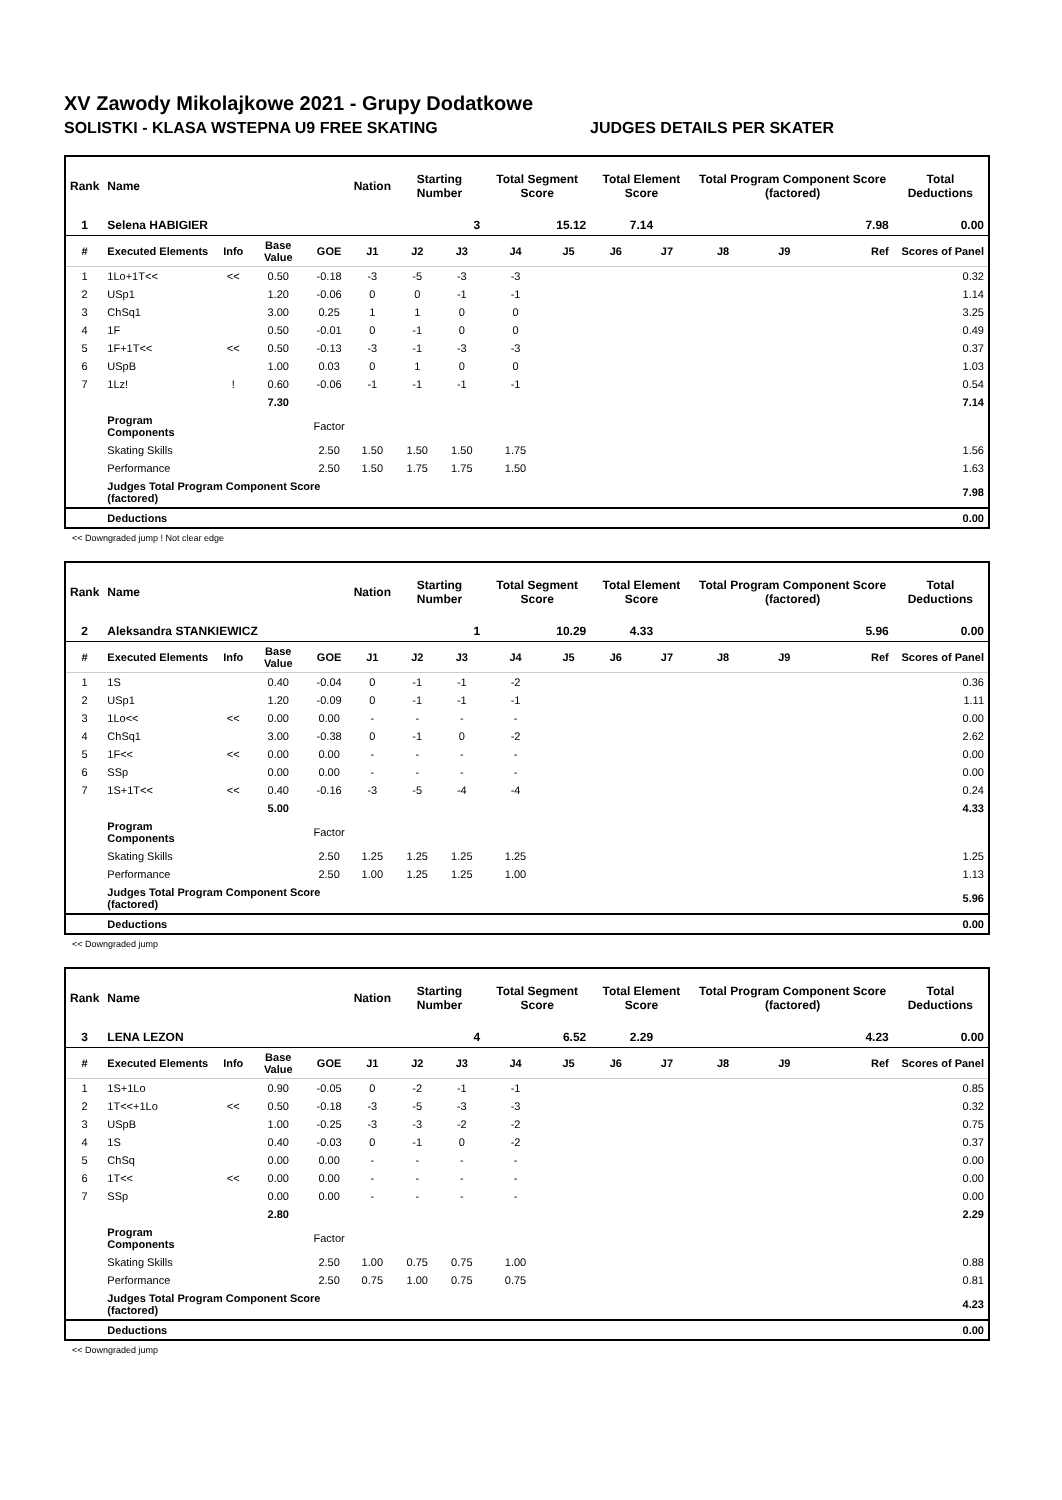XV Zawody Mikolajkowe 2021 - Grupy Dodatkowe
SOLISTKI - KLASA WSTEPNA U9 FREE SKATING JUDGES DETAILS PER SKATER
| Rank | Name | | | | Nation | Starting Number | | Total Segment Score | | Total Element Score | | Total Program Component Score (factored) | | | Total Deductions |
| --- | --- | --- | --- | --- | --- | --- | --- | --- | --- | --- | --- | --- | --- | --- | --- |
| 1 | Selena HABIGIER | | | | | 3 | | 15.12 | | 7.14 | | 7.98 | | | 0.00 |
| # | Executed Elements | Info | Base Value | GOE | J1 | J2 | J3 | J4 | J5 | J6 | J7 | J8 | J9 | Ref | Scores of Panel |
| 1 | 1Lo+1T<< | << | 0.50 | -0.18 | -3 | -5 | -3 | -3 | | | | | | | 0.32 |
| 2 | USp1 | | 1.20 | -0.06 | 0 | 0 | -1 | -1 | | | | | | | 1.14 |
| 3 | ChSq1 | | 3.00 | 0.25 | 1 | 1 | 0 | 0 | | | | | | | 3.25 |
| 4 | 1F | | 0.50 | -0.01 | 0 | -1 | 0 | 0 | | | | | | | 0.49 |
| 5 | 1F+1T<< | << | 0.50 | -0.13 | -3 | -1 | -3 | -3 | | | | | | | 0.37 |
| 6 | USpB | | 1.00 | 0.03 | 0 | 1 | 0 | 0 | | | | | | | 1.03 |
| 7 | 1Lz! | ! | 0.60 | -0.06 | -1 | -1 | -1 | -1 | | | | | | | 0.54 |
| | | | 7.30 | | | | | | | | | | | | 7.14 |
| | Program Components | | | Factor | | | | | | | | | | | |
| | Skating Skills | | | 2.50 | 1.50 | 1.50 | 1.50 | 1.75 | | | | | | | 1.56 |
| | Performance | | | 2.50 | 1.50 | 1.75 | 1.75 | 1.50 | | | | | | | 1.63 |
| | Judges Total Program Component Score (factored) | | | | | | | | | | | | | | 7.98 |
| | Deductions | | | | | | | | | | | | | | 0.00 |
<< Downgraded jump ! Not clear edge
| Rank | Name | | | | Nation | Starting Number | | Total Segment Score | | Total Element Score | | Total Program Component Score (factored) | | | Total Deductions |
| --- | --- | --- | --- | --- | --- | --- | --- | --- | --- | --- | --- | --- | --- | --- | --- |
| 2 | Aleksandra STANKIEWICZ | | | | | 1 | | 10.29 | | 4.33 | | 5.96 | | | 0.00 |
| # | Executed Elements | Info | Base Value | GOE | J1 | J2 | J3 | J4 | J5 | J6 | J7 | J8 | J9 | Ref | Scores of Panel |
| 1 | 1S | | 0.40 | -0.04 | 0 | -1 | -1 | -2 | | | | | | | 0.36 |
| 2 | USp1 | | 1.20 | -0.09 | 0 | -1 | -1 | -1 | | | | | | | 1.11 |
| 3 | 1Lo<< | << | 0.00 | 0.00 | - | - | - | - | | | | | | | 0.00 |
| 4 | ChSq1 | | 3.00 | -0.38 | 0 | -1 | 0 | -2 | | | | | | | 2.62 |
| 5 | 1F<< | << | 0.00 | 0.00 | - | - | - | - | | | | | | | 0.00 |
| 6 | SSp | | 0.00 | 0.00 | - | - | - | - | | | | | | | 0.00 |
| 7 | 1S+1T<< | << | 0.40 | -0.16 | -3 | -5 | -4 | -4 | | | | | | | 0.24 |
| | | | 5.00 | | | | | | | | | | | | 4.33 |
| | Program Components | | | Factor | | | | | | | | | | | |
| | Skating Skills | | | 2.50 | 1.25 | 1.25 | 1.25 | 1.25 | | | | | | | 1.25 |
| | Performance | | | 2.50 | 1.00 | 1.25 | 1.25 | 1.00 | | | | | | | 1.13 |
| | Judges Total Program Component Score (factored) | | | | | | | | | | | | | | 5.96 |
| | Deductions | | | | | | | | | | | | | | 0.00 |
<< Downgraded jump
| Rank | Name | | | | Nation | Starting Number | | Total Segment Score | | Total Element Score | | Total Program Component Score (factored) | | | Total Deductions |
| --- | --- | --- | --- | --- | --- | --- | --- | --- | --- | --- | --- | --- | --- | --- | --- |
| 3 | LENA LEZON | | | | | 4 | | 6.52 | | 2.29 | | 4.23 | | | 0.00 |
| # | Executed Elements | Info | Base Value | GOE | J1 | J2 | J3 | J4 | J5 | J6 | J7 | J8 | J9 | Ref | Scores of Panel |
| 1 | 1S+1Lo | | 0.90 | -0.05 | 0 | -2 | -1 | -1 | | | | | | | 0.85 |
| 2 | 1T<<+1Lo | << | 0.50 | -0.18 | -3 | -5 | -3 | -3 | | | | | | | 0.32 |
| 3 | USpB | | 1.00 | -0.25 | -3 | -3 | -2 | -2 | | | | | | | 0.75 |
| 4 | 1S | | 0.40 | -0.03 | 0 | -1 | 0 | -2 | | | | | | | 0.37 |
| 5 | ChSq | | 0.00 | 0.00 | - | - | - | - | | | | | | | 0.00 |
| 6 | 1T<< | << | 0.00 | 0.00 | - | - | - | - | | | | | | | 0.00 |
| 7 | SSp | | 0.00 | 0.00 | - | - | - | - | | | | | | | 0.00 |
| | | | 2.80 | | | | | | | | | | | | 2.29 |
| | Program Components | | | Factor | | | | | | | | | | | |
| | Skating Skills | | | 2.50 | 1.00 | 0.75 | 0.75 | 1.00 | | | | | | | 0.88 |
| | Performance | | | 2.50 | 0.75 | 1.00 | 0.75 | 0.75 | | | | | | | 0.81 |
| | Judges Total Program Component Score (factored) | | | | | | | | | | | | | | 4.23 |
| | Deductions | | | | | | | | | | | | | | 0.00 |
<< Downgraded jump